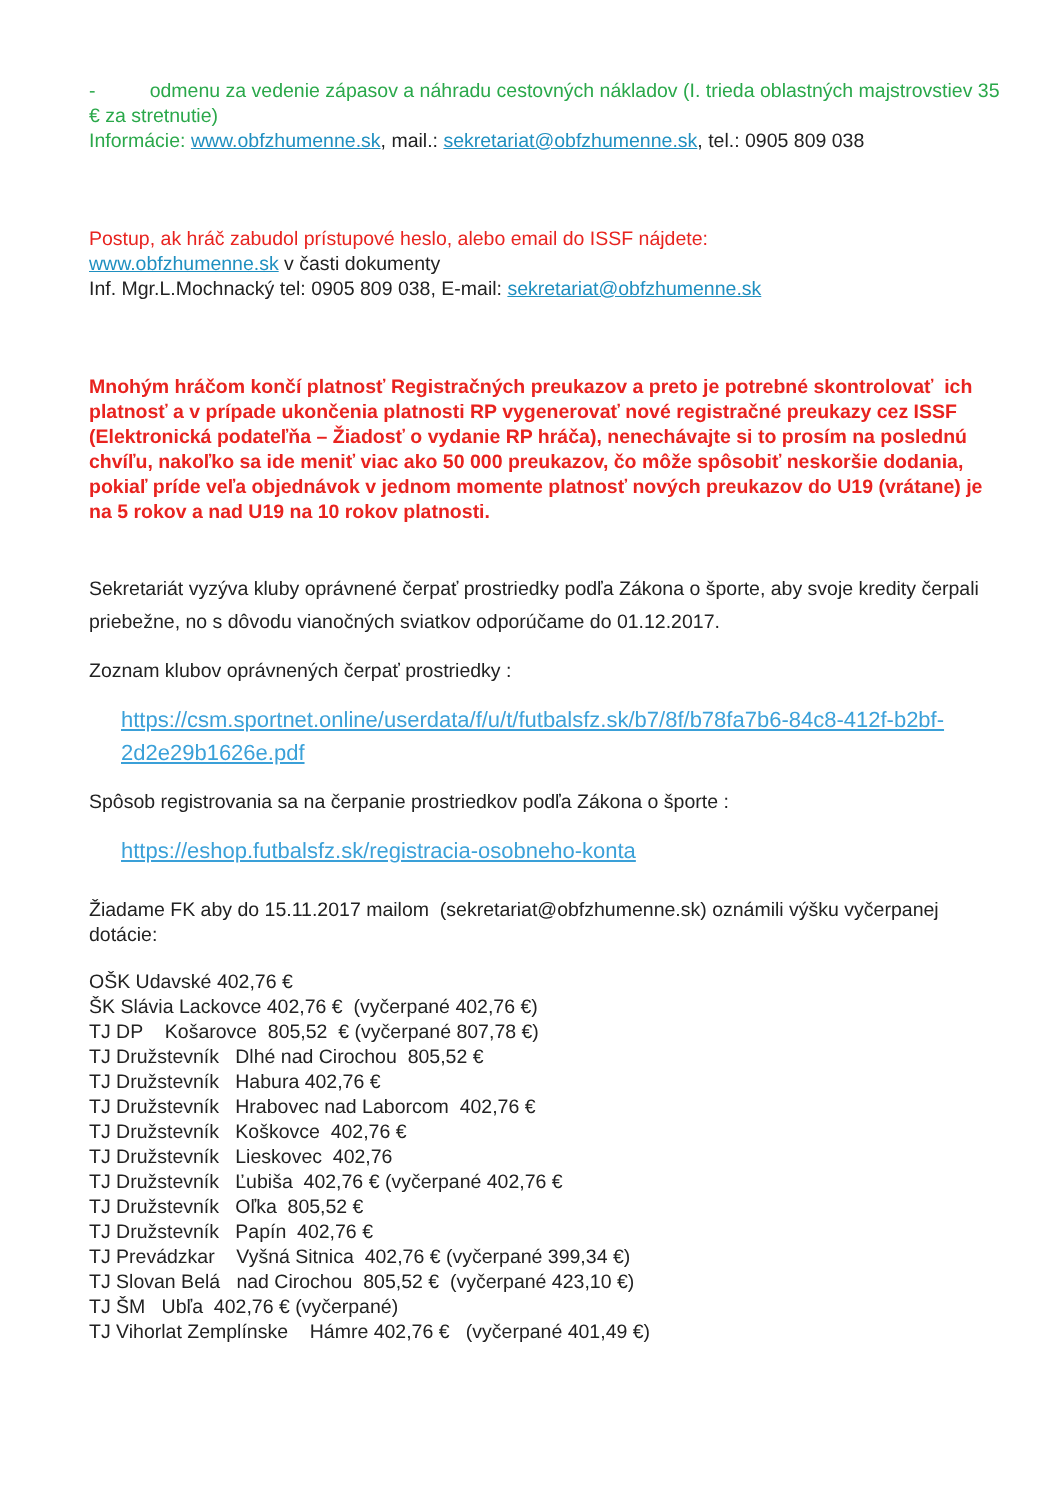- odmenu za vedenie zápasov a náhradu cestovných nákladov (I. trieda oblastných majstrovstiev 35 € za stretnutie)
Informácie: www.obfzhumenne.sk, mail.: sekretariat@obfzhumenne.sk, tel.: 0905 809 038
Postup, ak hráč zabudol prístupové heslo, alebo email do ISSF nájdete:
www.obfzhumenne.sk v časti dokumenty
Inf. Mgr.L.Mochnacký tel: 0905 809 038, E-mail: sekretariat@obfzhumenne.sk
Mnohým hráčom končí platnosť Registračných preukazov a preto je potrebné skontrolovať ich platnosť a v prípade ukončenia platnosti RP vygenerovať nové registračné preukazy cez ISSF (Elektronická podateľňa – Žiadosť o vydanie RP hráča), nenechávajte si to prosím na poslednú chvíľu, nakoľko sa ide meniť viac ako 50 000 preukazov, čo môže spôsobiť neskoršie dodania, pokiaľ príde veľa objednávok v jednom momente platnosť nových preukazov do U19 (vrátane) je na 5 rokov a nad U19 na 10 rokov platnosti.
Sekretariát vyzýva kluby oprávnené čerpať prostriedky podľa Zákona o športe, aby svoje kredity čerpali priebežne, no s dôvodu vianočných sviatkov odporúčame do 01.12.2017.
Zoznam klubov oprávnených čerpať prostriedky :
https://csm.sportnet.online/userdata/f/u/t/futbalsfz.sk/b7/8f/b78fa7b6-84c8-412f-b2bf-2d2e29b1626e.pdf
Spôsob registrovania sa na čerpanie prostriedkov podľa Zákona o športe :
https://eshop.futbalsfz.sk/registracia-osobneho-konta
Žiadame FK aby do 15.11.2017 mailom (sekretariat@obfzhumenne.sk) oznámili výšku vyčerpanej dotácie:
OŠK Udavské 402,76 €
ŠK Slávia Lackovce 402,76 € (vyčerpané 402,76 €)
TJ DP Košarovce 805,52 € (vyčerpané 807,78 €)
TJ Družstevník Dlhé nad Cirochou 805,52 €
TJ Družstevník Habura 402,76 €
TJ Družstevník Hrabovec nad Laborcom 402,76 €
TJ Družstevník Koškovce 402,76 €
TJ Družstevník Lieskovec 402,76
TJ Družstevník Ľubiša 402,76 € (vyčerpané 402,76 €
TJ Družstevník Oľka 805,52 €
TJ Družstevník Papín 402,76 €
TJ Prevádzkar Vyšná Sitnica 402,76 € (vyčerpané 399,34 €)
TJ Slovan Belá nad Cirochou 805,52 € (vyčerpané 423,10 €)
TJ ŠM Ubľa 402,76 € (vyčerpané)
TJ Vihorlat Zemplínske Hámre 402,76 € (vyčerpané 401,49 €)